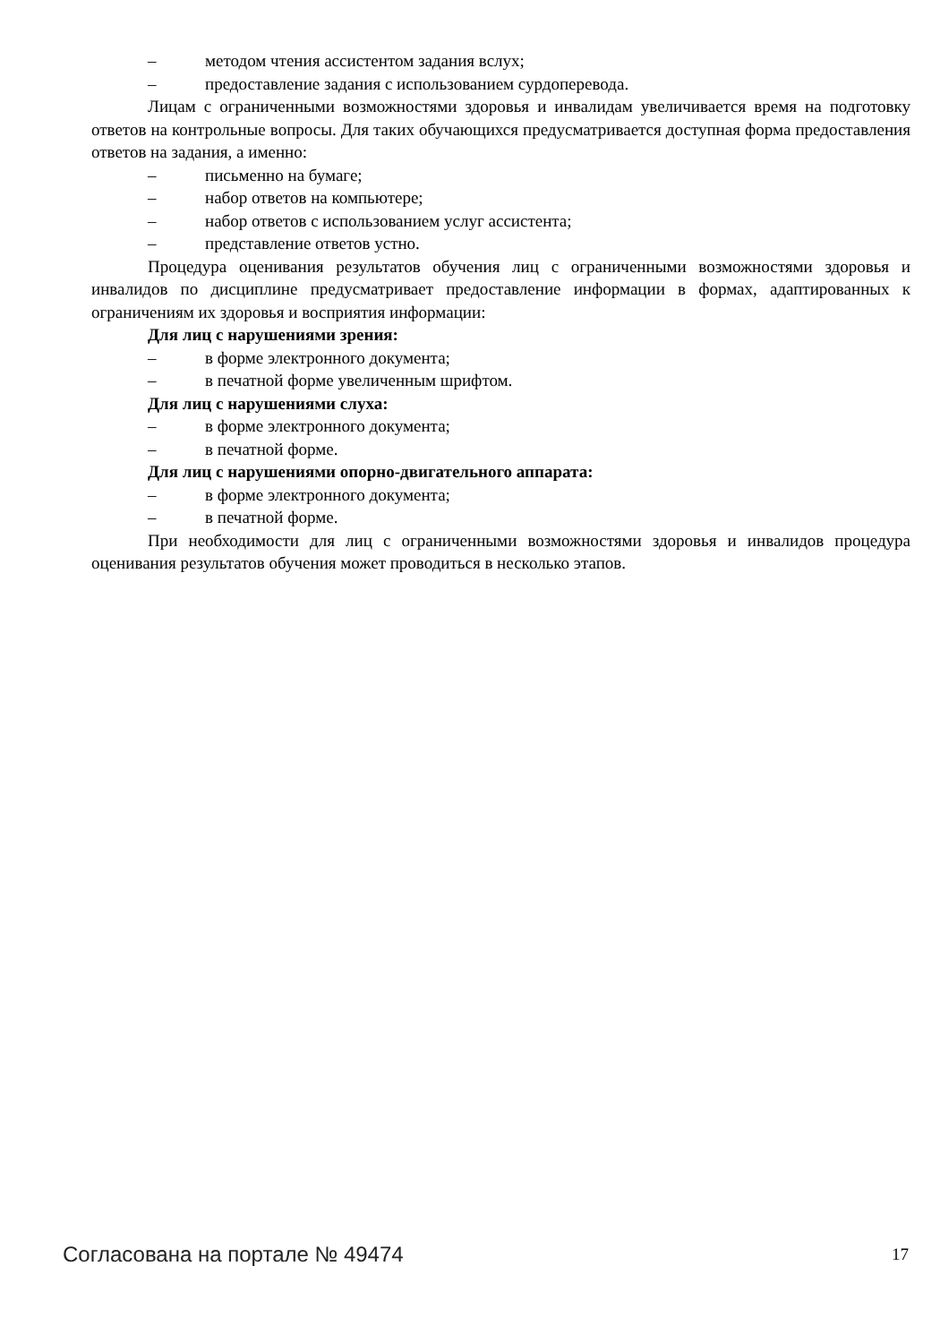– методом чтения ассистентом задания вслух;
– предоставление задания с использованием сурдоперевода.
Лицам с ограниченными возможностями здоровья и инвалидам увеличивается время на подготовку ответов на контрольные вопросы. Для таких обучающихся предусматривается доступная форма предоставления ответов на задания, а именно:
– письменно на бумаге;
– набор ответов на компьютере;
– набор ответов с использованием услуг ассистента;
– представление ответов устно.
Процедура оценивания результатов обучения лиц с ограниченными возможностями здоровья и инвалидов по дисциплине предусматривает предоставление информации в формах, адаптированных к ограничениям их здоровья и восприятия информации:
Для лиц с нарушениями зрения:
– в форме электронного документа;
– в печатной форме увеличенным шрифтом.
Для лиц с нарушениями слуха:
– в форме электронного документа;
– в печатной форме.
Для лиц с нарушениями опорно-двигательного аппарата:
– в форме электронного документа;
– в печатной форме.
При необходимости для лиц с ограниченными возможностями здоровья и инвалидов процедура оценивания результатов обучения может проводиться в несколько этапов.
Согласована на портале № 49474 17